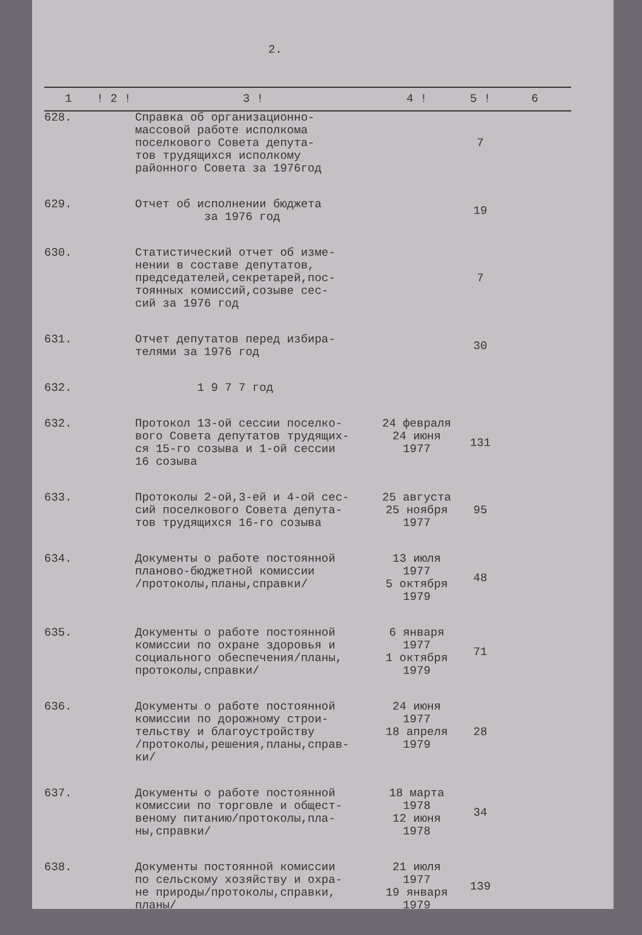2.
| 1 | ! 2 ! | 3 ! | 4 ! | 5 ! | 6 |
| --- | --- | --- | --- | --- | --- |
| 628. | | Справка об организационно- массовой работе исполкома поселкового Совета депута- тов трудящихся исполкому районного Совета за 1976год | | 7 | |
| 629. | | Отчет об исполнении бюджета за 1976 год | | 19 | |
| 630. | | Статистический отчет об изме- нении в составе депутатов, председателей,секретарей,пос- тоянных комиссий,созыве сес- сий за 1976 год | | 7 | |
| 631. | | Отчет депутатов перед избира- телями за 1976 год | | 30 | |
| 632. | | 1 9 7 7 год | | | |
| 632. | | Протокол 13-ой сессии поселко- вого Совета депутатов трудящих- ся 15-го созыва и 1-ой сессии 16 созыва | 24 февраля 24 июня 1977 | 131 | |
| 633. | | Протоколы 2-ой,3-ей и 4-ой сес- сий поселкового Совета депута- тов трудящихся 16-го созыва | 25 августа 25 ноября 1977 | 95 | |
| 634. | | Документы о работе постоянной планово-бюджетной комиссии /протоколы,планы,справки/ | 13 июля 1977 5 октября 1979 | 48 | |
| 635. | | Документы о работе постоянной комиссии по охране здоровья и социального обеспечения/планы, протоколы,справки/ | 6 января 1977 1 октября 1979 | 71 | |
| 636. | | Документы о работе постоянной комиссии по дорожному строи- тельству и благоустройству /протоколы,решения,планы,справ- ки/ | 24 июня 1977 18 апреля 1979 | 28 | |
| 637. | | Документы о работе постоянной комиссии по торговле и общест- веному питанию/протоколы,пла- ны,справки/ | 18 марта 1978 12 июня 1978 | 34 | |
| 638. | | Документы постоянной комиссии по сельскому хозяйству и охра- не природы/протоколы,справки, планы/ | 21 июля 1977 19 января 1979 | 139 | |